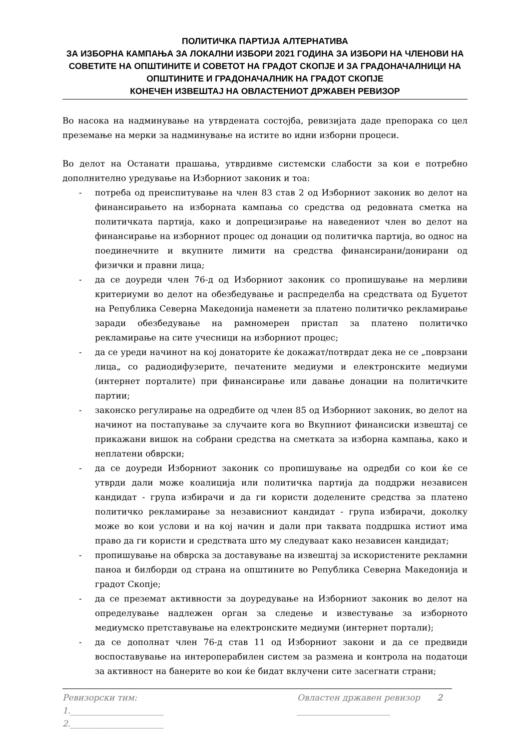ПОЛИТИЧКА ПАРТИЈА АЛТЕРНАТИВА
ЗА ИЗБОРНА КАМПАЊА ЗА ЛОКАЛНИ ИЗБОРИ 2021 ГОДИНА ЗА ИЗБОРИ НА ЧЛЕНОВИ НА СОВЕТИТЕ НА ОПШТИНИТЕ И СОВЕТОТ НА ГРАДОТ СКОПЈЕ И ЗА ГРАДОНАЧАЛНИЦИ НА ОПШТИНИТЕ И ГРАДОНАЧАЛНИК НА ГРАДОТ СКОПЈЕ
КОНЕЧЕН ИЗВЕШТАЈ НА ОВЛАСТЕНИОТ ДРЖАВЕН РЕВИЗОР
Во насока на надминување на утврдената состојба, ревизијата даде препорака со цел преземање на мерки за надминување на истите во идни изборни процеси.
Во делот на Останати прашања, утврдивме системски слабости за кои е потребно дополнително уредување на Изборниот законик и тоа:
- потреба од преиспитување на член 83 став 2 од Изборниот законик во делот на финансирањето на изборната кампања со средства од редовната сметка на политичката партија, како и допрецизирање на наведениот член во делот на финансирање на изборниот процес од донации од политичка партија, во однос на поединечните и вкупните лимити на средства финансирани/донирани од физички и правни лица;
- да се доуреди член 76-д од Изборниот законик со пропишување на мерливи критериуми во делот на обезбедување и распределба на средствата од Буџетот на Република Северна Македонија наменети за платено политичко рекламирање заради обезбедување на рамномерен пристап за платено политичко рекламирање на сите учесници на изборниот процес;
- да се уреди начинот на кој донаторите ќе докажат/потврдат дека не се „поврзани лица„ со радиодифузерите, печатените медиуми и електронските медиуми (интернет порталите) при финансирање или давање донации на политичките партии;
- законско регулирање на одредбите од член 85 од Изборниот законик, во делот на начинот на постапување за случаите кога во Вкупниот финансиски извештај се прикажани вишок на собрани средства на сметката за изборна кампања, како и неплатени обврски;
- да се доуреди Изборниот законик со пропишување на одредби со кои ќе се утврди дали може коалиција или политичка партија да поддржи независен кандидат - група избирачи и да ги користи доделените средства за платено политичко рекламирање за независниот кандидат - група избирачи, доколку може во кои услови и на кој начин и дали при таквата поддршка истиот има право да ги користи и средствата што му следуваат како независен кандидат;
- пропишување на обврска за доставување на извештај за искористените рекламни паноа и билборди од страна на општините во Република Северна Македонија и градот Скопје;
- да се преземат активности за доуредување на Изборниот законик во делот на определување надлежен орган за следење и известување за изборното медиумско претставување на електронските медиуми (интернет портали);
- да се дополнат член 76-д став 11 од Изборниот закони и да се предвиди воспоставување на интероперабилен систем за размена и контрола на податоци за активност на банерите во кои ќе бидат вклучени сите засегнати страни;
Ревизорски тим: Овластен државен ревизор 2
1.______________________ ______________________
2.______________________